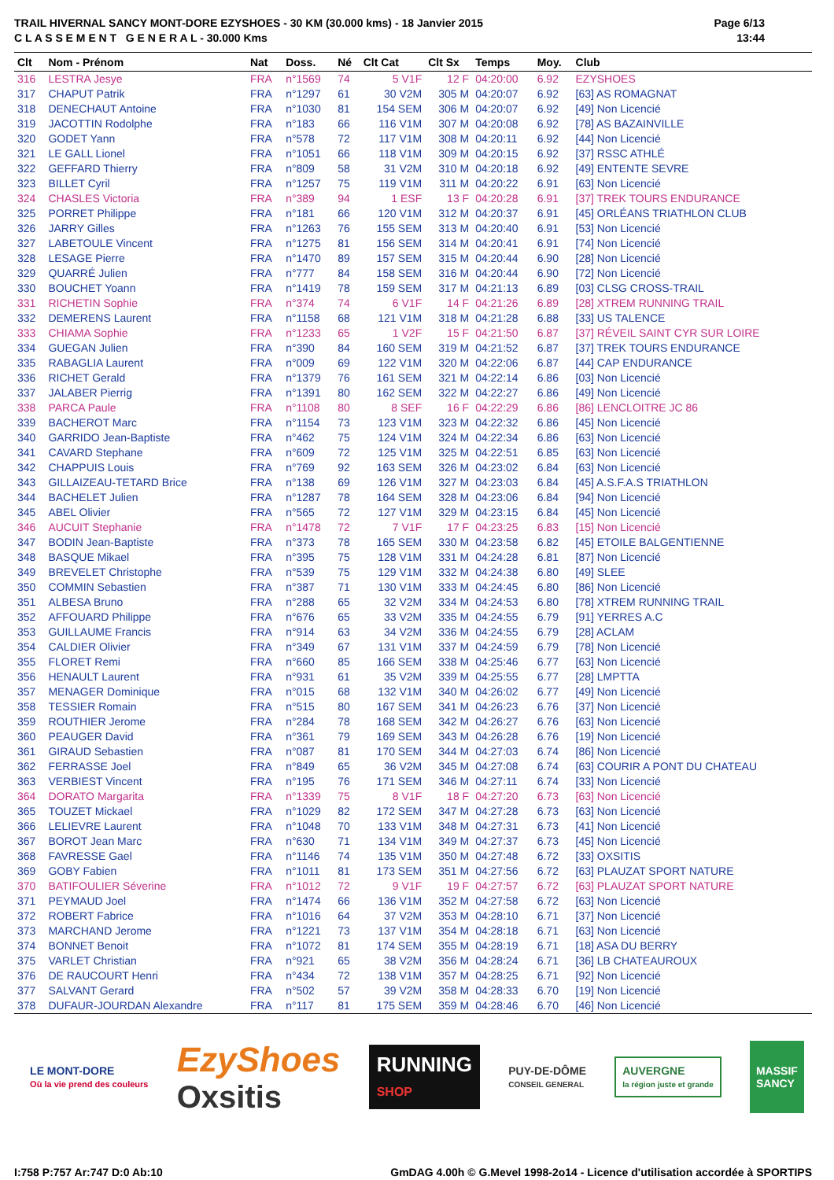TRAIL HIVERNAL SANCY MONT-DORE EZYSHOES - 30 KM (30.000 kms) - 18 Janvier 2015
C L A S S E M E N T G E N E R A L - 30.000 Kms
Page 6/13
13:44
| Clt | Nom - Prénom | Nat | Doss. | Né | Clt Cat | Clt Sx | Temps | Moy. | Club |
| --- | --- | --- | --- | --- | --- | --- | --- | --- | --- |
| 316 | LESTRA Jesye | FRA | n°1569 | 74 | 5 V1F | 12 F | 04:20:00 | 6.92 | EZYSHOES |
| 317 | CHAPUT Patrik | FRA | n°1297 | 61 | 30 V2M | 305 M | 04:20:07 | 6.92 | [63] AS ROMAGNAT |
| 318 | DENECHAUT Antoine | FRA | n°1030 | 81 | 154 SEM | 306 M | 04:20:07 | 6.92 | [49] Non Licencié |
| 319 | JACOTTIN Rodolphe | FRA | n°183 | 66 | 116 V1M | 307 M | 04:20:08 | 6.92 | [78] AS BAZAINVILLE |
| 320 | GODET Yann | FRA | n°578 | 72 | 117 V1M | 308 M | 04:20:11 | 6.92 | [44] Non Licencié |
| 321 | LE GALL Lionel | FRA | n°1051 | 66 | 118 V1M | 309 M | 04:20:15 | 6.92 | [37] RSSC ATHLÉ |
| 322 | GEFFARD Thierry | FRA | n°809 | 58 | 31 V2M | 310 M | 04:20:18 | 6.92 | [49] ENTENTE SEVRE |
| 323 | BILLET Cyril | FRA | n°1257 | 75 | 119 V1M | 311 M | 04:20:22 | 6.91 | [63] Non Licencié |
| 324 | CHASLES Victoria | FRA | n°389 | 94 | 1 ESF | 13 F | 04:20:28 | 6.91 | [37] TREK TOURS ENDURANCE |
| 325 | PORRET Philippe | FRA | n°181 | 66 | 120 V1M | 312 M | 04:20:37 | 6.91 | [45] ORLÉANS TRIATHLON CLUB |
| 326 | JARRY Gilles | FRA | n°1263 | 76 | 155 SEM | 313 M | 04:20:40 | 6.91 | [53] Non Licencié |
| 327 | LABETOULE Vincent | FRA | n°1275 | 81 | 156 SEM | 314 M | 04:20:41 | 6.91 | [74] Non Licencié |
| 328 | LESAGE Pierre | FRA | n°1470 | 89 | 157 SEM | 315 M | 04:20:44 | 6.90 | [28] Non Licencié |
| 329 | QUARRÉ Julien | FRA | n°777 | 84 | 158 SEM | 316 M | 04:20:44 | 6.90 | [72] Non Licencié |
| 330 | BOUCHET Yoann | FRA | n°1419 | 78 | 159 SEM | 317 M | 04:21:13 | 6.89 | [03] CLSG CROSS-TRAIL |
| 331 | RICHETIN Sophie | FRA | n°374 | 74 | 6 V1F | 14 F | 04:21:26 | 6.89 | [28] XTREM RUNNING TRAIL |
| 332 | DEMERENS Laurent | FRA | n°1158 | 68 | 121 V1M | 318 M | 04:21:28 | 6.88 | [33] US TALENCE |
| 333 | CHIAMA Sophie | FRA | n°1233 | 65 | 1 V2F | 15 F | 04:21:50 | 6.87 | [37] RÉVEIL SAINT CYR SUR LOIRE |
| 334 | GUEGAN Julien | FRA | n°390 | 84 | 160 SEM | 319 M | 04:21:52 | 6.87 | [37] TREK TOURS ENDURANCE |
| 335 | RABAGLIA Laurent | FRA | n°009 | 69 | 122 V1M | 320 M | 04:22:06 | 6.87 | [44] CAP ENDURANCE |
| 336 | RICHET Gerald | FRA | n°1379 | 76 | 161 SEM | 321 M | 04:22:14 | 6.86 | [03] Non Licencié |
| 337 | JALABER Pierrig | FRA | n°1391 | 80 | 162 SEM | 322 M | 04:22:27 | 6.86 | [49] Non Licencié |
| 338 | PARCA Paule | FRA | n°1108 | 80 | 8 SEF | 16 F | 04:22:29 | 6.86 | [86] LENCLOITRE JC 86 |
| 339 | BACHEROT Marc | FRA | n°1154 | 73 | 123 V1M | 323 M | 04:22:32 | 6.86 | [45] Non Licencié |
| 340 | GARRIDO Jean-Baptiste | FRA | n°462 | 75 | 124 V1M | 324 M | 04:22:34 | 6.86 | [63] Non Licencié |
| 341 | CAVARD Stephane | FRA | n°609 | 72 | 125 V1M | 325 M | 04:22:51 | 6.85 | [63] Non Licencié |
| 342 | CHAPPUIS Louis | FRA | n°769 | 92 | 163 SEM | 326 M | 04:23:02 | 6.84 | [63] Non Licencié |
| 343 | GILLAIZEAU-TETARD Brice | FRA | n°138 | 69 | 126 V1M | 327 M | 04:23:03 | 6.84 | [45] A.S.F.A.S TRIATHLON |
| 344 | BACHELET Julien | FRA | n°1287 | 78 | 164 SEM | 328 M | 04:23:06 | 6.84 | [94] Non Licencié |
| 345 | ABEL Olivier | FRA | n°565 | 72 | 127 V1M | 329 M | 04:23:15 | 6.84 | [45] Non Licencié |
| 346 | AUCUIT Stephanie | FRA | n°1478 | 72 | 7 V1F | 17 F | 04:23:25 | 6.83 | [15] Non Licencié |
| 347 | BODIN Jean-Baptiste | FRA | n°373 | 78 | 165 SEM | 330 M | 04:23:58 | 6.82 | [45] ETOILE BALGENTIENNE |
| 348 | BASQUE Mikael | FRA | n°395 | 75 | 128 V1M | 331 M | 04:24:28 | 6.81 | [87] Non Licencié |
| 349 | BREVELET Christophe | FRA | n°539 | 75 | 129 V1M | 332 M | 04:24:38 | 6.80 | [49] SLEE |
| 350 | COMMIN Sebastien | FRA | n°387 | 71 | 130 V1M | 333 M | 04:24:45 | 6.80 | [86] Non Licencié |
| 351 | ALBESA Bruno | FRA | n°288 | 65 | 32 V2M | 334 M | 04:24:53 | 6.80 | [78] XTREM RUNNING TRAIL |
| 352 | AFFOUARD Philippe | FRA | n°676 | 65 | 33 V2M | 335 M | 04:24:55 | 6.79 | [91] YERRES A.C |
| 353 | GUILLAUME Francis | FRA | n°914 | 63 | 34 V2M | 336 M | 04:24:55 | 6.79 | [28] ACLAM |
| 354 | CALDIER Olivier | FRA | n°349 | 67 | 131 V1M | 337 M | 04:24:59 | 6.79 | [78] Non Licencié |
| 355 | FLORET Remi | FRA | n°660 | 85 | 166 SEM | 338 M | 04:25:46 | 6.77 | [63] Non Licencié |
| 356 | HENAULT Laurent | FRA | n°931 | 61 | 35 V2M | 339 M | 04:25:55 | 6.77 | [28] LMPTTA |
| 357 | MENAGER Dominique | FRA | n°015 | 68 | 132 V1M | 340 M | 04:26:02 | 6.77 | [49] Non Licencié |
| 358 | TESSIER Romain | FRA | n°515 | 80 | 167 SEM | 341 M | 04:26:23 | 6.76 | [37] Non Licencié |
| 359 | ROUTHIER Jerome | FRA | n°284 | 78 | 168 SEM | 342 M | 04:26:27 | 6.76 | [63] Non Licencié |
| 360 | PEAUGER David | FRA | n°361 | 79 | 169 SEM | 343 M | 04:26:28 | 6.76 | [19] Non Licencié |
| 361 | GIRAUD Sebastien | FRA | n°087 | 81 | 170 SEM | 344 M | 04:27:03 | 6.74 | [86] Non Licencié |
| 362 | FERRASSE Joel | FRA | n°849 | 65 | 36 V2M | 345 M | 04:27:08 | 6.74 | [63] COURIR A PONT DU CHATEAU |
| 363 | VERBIEST Vincent | FRA | n°195 | 76 | 171 SEM | 346 M | 04:27:11 | 6.74 | [33] Non Licencié |
| 364 | DORATO Margarita | FRA | n°1339 | 75 | 8 V1F | 18 F | 04:27:20 | 6.73 | [63] Non Licencié |
| 365 | TOUZET Mickael | FRA | n°1029 | 82 | 172 SEM | 347 M | 04:27:28 | 6.73 | [63] Non Licencié |
| 366 | LELIEVRE Laurent | FRA | n°1048 | 70 | 133 V1M | 348 M | 04:27:31 | 6.73 | [41] Non Licencié |
| 367 | BOROT Jean Marc | FRA | n°630 | 71 | 134 V1M | 349 M | 04:27:37 | 6.73 | [45] Non Licencié |
| 368 | FAVRESSE Gael | FRA | n°1146 | 74 | 135 V1M | 350 M | 04:27:48 | 6.72 | [33] OXSITIS |
| 369 | GOBY Fabien | FRA | n°1011 | 81 | 173 SEM | 351 M | 04:27:56 | 6.72 | [63] PLAUZAT SPORT NATURE |
| 370 | BATIFOULIER Séverine | FRA | n°1012 | 72 | 9 V1F | 19 F | 04:27:57 | 6.72 | [63] PLAUZAT SPORT NATURE |
| 371 | PEYMAUD Joel | FRA | n°1474 | 66 | 136 V1M | 352 M | 04:27:58 | 6.72 | [63] Non Licencié |
| 372 | ROBERT Fabrice | FRA | n°1016 | 64 | 37 V2M | 353 M | 04:28:10 | 6.71 | [37] Non Licencié |
| 373 | MARCHAND Jerome | FRA | n°1221 | 73 | 137 V1M | 354 M | 04:28:18 | 6.71 | [63] Non Licencié |
| 374 | BONNET Benoit | FRA | n°1072 | 81 | 174 SEM | 355 M | 04:28:19 | 6.71 | [18] ASA DU BERRY |
| 375 | VARLET Christian | FRA | n°921 | 65 | 38 V2M | 356 M | 04:28:24 | 6.71 | [36] LB CHATEAUROUX |
| 376 | DE RAUCOURT Henri | FRA | n°434 | 72 | 138 V1M | 357 M | 04:28:25 | 6.71 | [92] Non Licencié |
| 377 | SALVANT Gerard | FRA | n°502 | 57 | 39 V2M | 358 M | 04:28:33 | 6.70 | [19] Non Licencié |
| 378 | DUFAUR-JOURDAN Alexandre | FRA | n°117 | 81 | 175 SEM | 359 M | 04:28:46 | 6.70 | [46] Non Licencié |
LE MONT-DORE
Où la vie prend des couleurs
EzyShoes
Oxsitis
RUNNING
SHOP
PUY-DE-DÔME
CONSEIL GENERAL
AUVERGNE
la région juste et grande
MASSIF
SANCY
I:758 P:757 Ar:747 D:0 Ab:10 GmDAG 4.00h © G.Mevel 1998-2o14 - Licence d'utilisation accordée à SPORTIPS